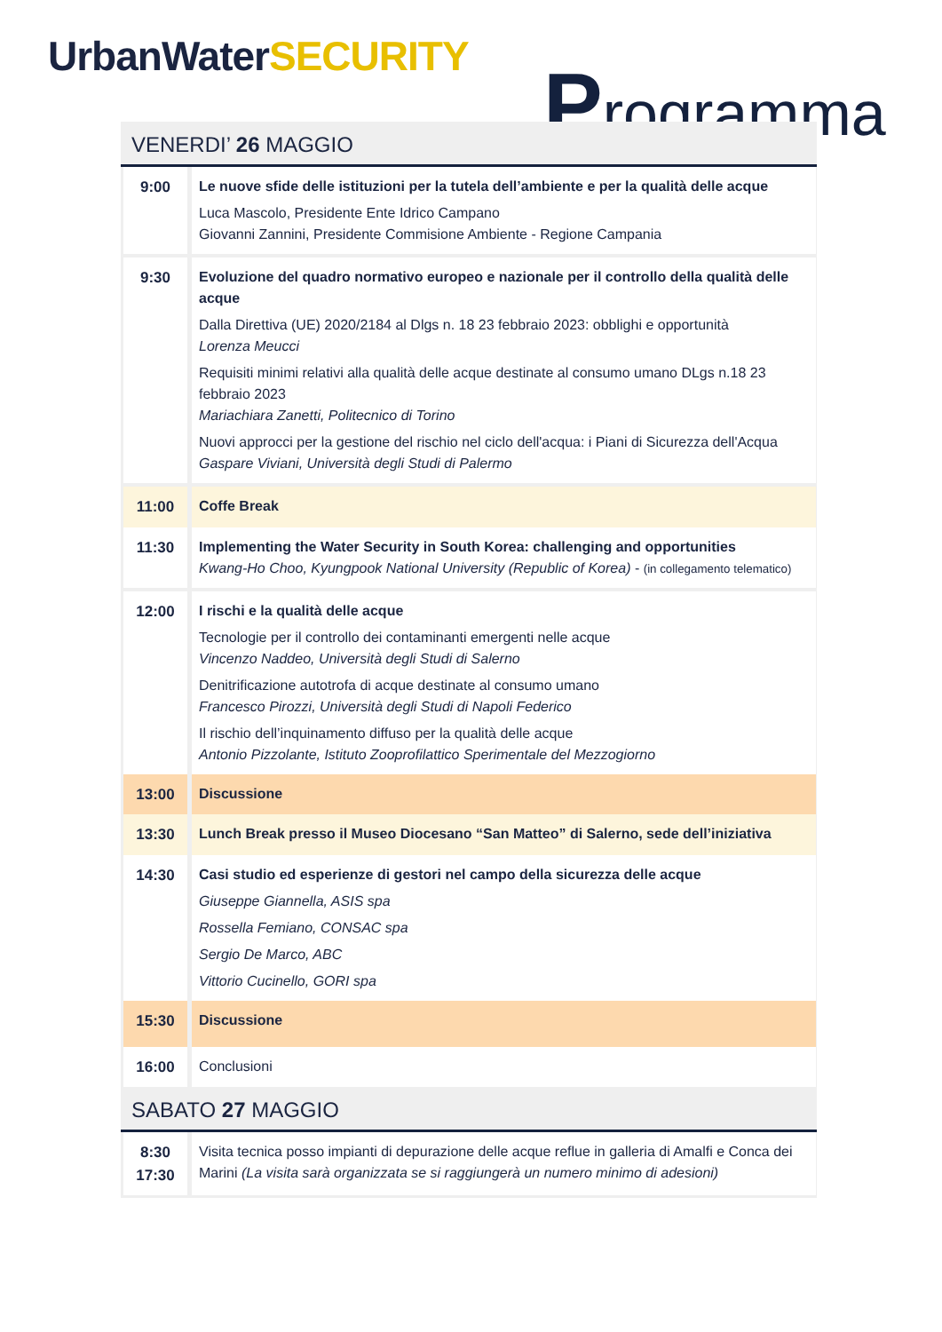UrbanWaterSECURITY Programma
VENERDI’ 26 MAGGIO
| 9:00 | Le nuove sfide delle istituzioni per la tutela dell’ambiente e per la qualità delle acque Luca Mascolo, Presidente Ente Idrico Campano Giovanni Zannini, Presidente Commisione Ambiente - Regione Campania |
| 9:30 | Evoluzione del quadro normativo europeo e nazionale per il controllo della qualità delle acque Dalla Direttiva (UE) 2020/2184 al Dlgs n. 18 23 febbraio 2023: obblighi e opportunità Lorenza Meucci Requisiti minimi relativi alla qualità delle acque destinate al consumo umano DLgs n.18 23 febbraio 2023 Mariachiara Zanetti, Politecnico di Torino Nuovi approcci per la gestione del rischio nel ciclo dell'acqua: i Piani di Sicurezza dell'Acqua Gaspare Viviani, Università degli Studi di Palermo |
| 11:00 | Coffe Break |
| 11:30 | Implementing the Water Security in South Korea: challenging and opportunities Kwang-Ho Choo, Kyungpook National University (Republic of Korea) - (in collegamento telematico) |
| 12:00 | I rischi e la qualità delle acque Tecnologie per il controllo dei contaminanti emergenti nelle acque Vincenzo Naddeo, Università degli Studi di Salerno Denitrificazione autotrofa di acque destinate al consumo umano Francesco Pirozzi, Università degli Studi di Napoli Federico Il rischio dell’inquinamento diffuso per la qualità delle acque Antonio Pizzolante, Istituto Zooprofilattico Sperimentale del Mezzogiorno |
| 13:00 | Discussione |
| 13:30 | Lunch Break presso il Museo Diocesano “San Matteo” di Salerno, sede dell’iniziativa |
| 14:30 | Casi studio ed esperienze di gestori nel campo della sicurezza delle acque Giuseppe Giannella, ASIS spa Rossella Femiano, CONSAC spa Sergio De Marco, ABC Vittorio Cucinello, GORI spa |
| 15:30 | Discussione |
| 16:00 | Conclusioni |
SABATO 27 MAGGIO
| 8:30 17:30 | Visita tecnica posso impianti di depurazione delle acque reflue in galleria di Amalfi e Conca dei Marini (La visita sarà organizzata se si raggiungerà un numero minimo di adesioni) |